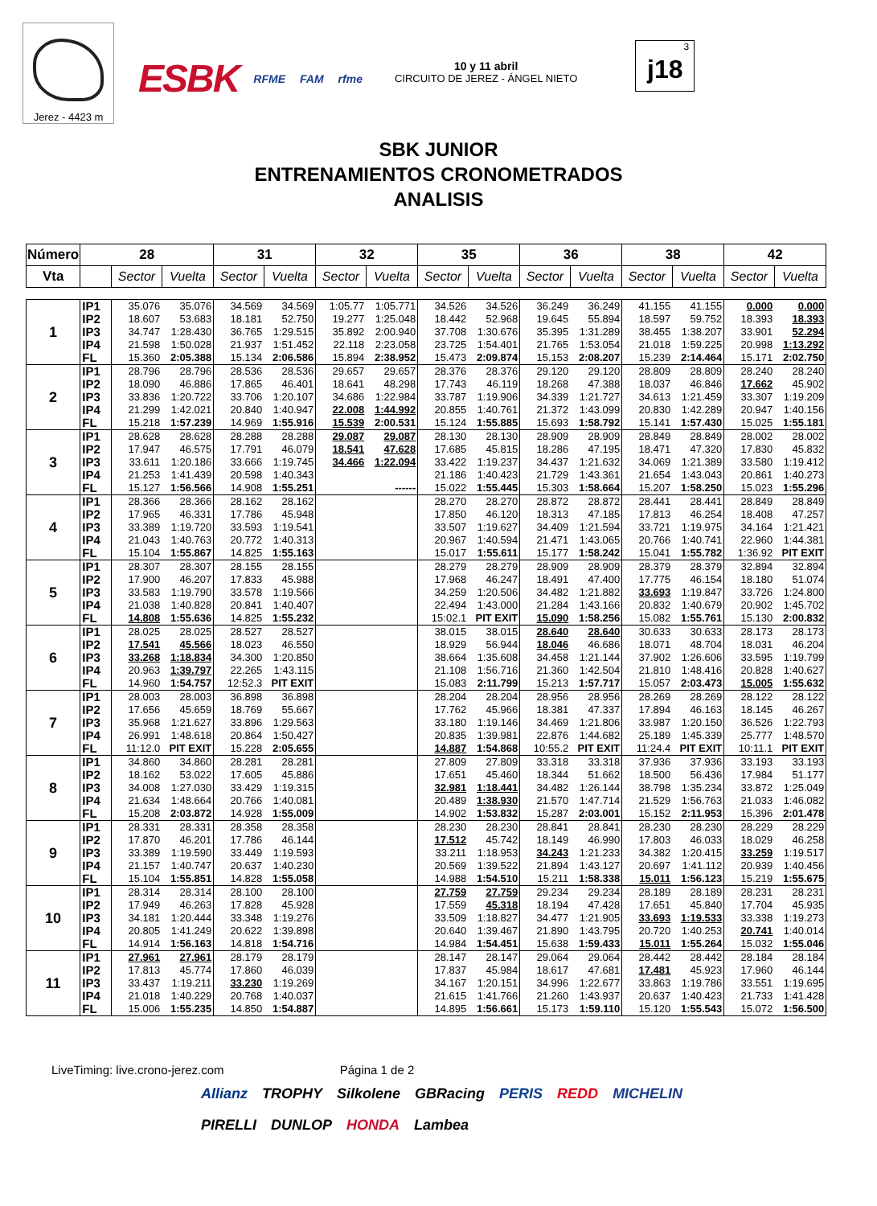Jerez - 4423 m
ESBK RFME FAM rfme
10 y 11 abril
CIRCUITO DE JEREZ - ÁNGEL NIETO
3 j18
SBK JUNIOR
ENTRENAMIENTOS CRONOMETRADOS
ANALISIS
| Número | 28 | | | 31 | | 32 | | 35 | | 36 | | 38 | | 42 | |
| --- | --- | --- | --- | --- | --- | --- | --- | --- | --- | --- | --- | --- | --- | --- | --- |
| Vta | | Sector | Vuelta | Sector | Vuelta | Sector | Vuelta | Sector | Vuelta | Sector | Vuelta | Sector | Vuelta | Sector | Vuelta |
| 1 | IP1 | 35.076 | 35.076 | 34.569 | 34.569 | 1:05.77 | 1:05.771 | 34.526 | 34.526 | 36.249 | 36.249 | 41.155 | 41.155 | 0.000 | 0.000 |
| | IP2 | 18.607 | 53.683 | 18.181 | 52.750 | 19.277 | 1:25.048 | 18.442 | 52.968 | 19.645 | 55.894 | 18.597 | 59.752 | 18.393 | 18.393 |
| | IP3 | 34.747 | 1:28.430 | 36.765 | 1:29.515 | 35.892 | 2:00.940 | 37.708 | 1:30.676 | 35.395 | 1:31.289 | 38.455 | 1:38.207 | 33.901 | 52.294 |
| | IP4 | 21.598 | 1:50.028 | 21.937 | 1:51.452 | 22.118 | 2:23.058 | 23.725 | 1:54.401 | 21.765 | 1:53.054 | 21.018 | 1:59.225 | 20.998 | 1:13.292 |
| | FL | 15.360 | 2:05.388 | 15.134 | 2:06.586 | 15.894 | 2:38.952 | 15.473 | 2:09.874 | 15.153 | 2:08.207 | 15.239 | 2:14.464 | 15.171 | 2:02.750 |
| 2 | IP1 | 28.796 | 28.796 | 28.536 | 28.536 | 29.657 | 29.657 | 28.376 | 28.376 | 29.120 | 29.120 | 28.809 | 28.809 | 28.240 | 28.240 |
| | IP2 | 18.090 | 46.886 | 17.865 | 46.401 | 18.641 | 48.298 | 17.743 | 46.119 | 18.268 | 47.388 | 18.037 | 46.846 | 17.662 | 45.902 |
| | IP3 | 33.836 | 1:20.722 | 33.706 | 1:20.107 | 34.686 | 1:22.984 | 33.787 | 1:19.906 | 34.339 | 1:21.727 | 34.613 | 1:21.459 | 33.307 | 1:19.209 |
| | IP4 | 21.299 | 1:42.021 | 20.840 | 1:40.947 | 22.008 | 1:44.992 | 20.855 | 1:40.761 | 21.372 | 1:43.099 | 20.830 | 1:42.289 | 20.947 | 1:40.156 |
| | FL | 15.218 | 1:57.239 | 14.969 | 1:55.916 | 15.539 | 2:00.531 | 15.124 | 1:55.885 | 15.693 | 1:58.792 | 15.141 | 1:57.430 | 15.025 | 1:55.181 |
| 3 | IP1 | 28.628 | 28.628 | 28.288 | 28.288 | 29.087 | 29.087 | 28.130 | 28.130 | 28.909 | 28.909 | 28.849 | 28.849 | 28.002 | 28.002 |
| | IP2 | 17.947 | 46.575 | 17.791 | 46.079 | 18.541 | 47.628 | 17.685 | 45.815 | 18.286 | 47.195 | 18.471 | 47.320 | 17.830 | 45.832 |
| | IP3 | 33.611 | 1:20.186 | 33.666 | 1:19.745 | 34.466 | 1:22.094 | 33.422 | 1:19.237 | 34.437 | 1:21.632 | 34.069 | 1:21.389 | 33.580 | 1:19.412 |
| | IP4 | 21.253 | 1:41.439 | 20.598 | 1:40.343 | | | 21.186 | 1:40.423 | 21.729 | 1:43.361 | 21.654 | 1:43.043 | 20.861 | 1:40.273 |
| | FL | 15.127 | 1:56.566 | 14.908 | 1:55.251 | | ------ | 15.022 | 1:55.445 | 15.303 | 1:58.664 | 15.207 | 1:58.250 | 15.023 | 1:55.296 |
| 4 | IP1 | 28.366 | 28.366 | 28.162 | 28.162 | | | 28.270 | 28.270 | 28.872 | 28.872 | 28.441 | 28.441 | 28.849 | 28.849 |
| | IP2 | 17.965 | 46.331 | 17.786 | 45.948 | | | 17.850 | 46.120 | 18.313 | 47.185 | 17.813 | 46.254 | 18.408 | 47.257 |
| | IP3 | 33.389 | 1:19.720 | 33.593 | 1:19.541 | | | 33.507 | 1:19.627 | 34.409 | 1:21.594 | 33.721 | 1:19.975 | 34.164 | 1:21.421 |
| | IP4 | 21.043 | 1:40.763 | 20.772 | 1:40.313 | | | 20.967 | 1:40.594 | 21.471 | 1:43.065 | 20.766 | 1:40.741 | 22.960 | 1:44.381 |
| | FL | 15.104 | 1:55.867 | 14.825 | 1:55.163 | | | 15.017 | 1:55.611 | 15.177 | 1:58.242 | 15.041 | 1:55.782 | 1:36.92 | PIT EXIT |
| 5 | IP1 | 28.307 | 28.307 | 28.155 | 28.155 | | | 28.279 | 28.279 | 28.909 | 28.909 | 28.379 | 28.379 | 32.894 | 32.894 |
| | IP2 | 17.900 | 46.207 | 17.833 | 45.988 | | | 17.968 | 46.247 | 18.491 | 47.400 | 17.775 | 46.154 | 18.180 | 51.074 |
| | IP3 | 33.583 | 1:19.790 | 33.578 | 1:19.566 | | | 34.259 | 1:20.506 | 34.482 | 1:21.882 | 33.693 | 1:19.847 | 33.726 | 1:24.800 |
| | IP4 | 21.038 | 1:40.828 | 20.841 | 1:40.407 | | | 22.494 | 1:43.000 | 21.284 | 1:43.166 | 20.832 | 1:40.679 | 20.902 | 1:45.702 |
| | FL | 14.808 | 1:55.636 | 14.825 | 1:55.232 | | | 15:02.1 | PIT EXIT | 15.090 | 1:58.256 | 15.082 | 1:55.761 | 15.130 | 2:00.832 |
| 6 | IP1 | 28.025 | 28.025 | 28.527 | 28.527 | | | 38.015 | 38.015 | 28.640 | 28.640 | 30.633 | 30.633 | 28.173 | 28.173 |
| | IP2 | 17.541 | 45.566 | 18.023 | 46.550 | | | 18.929 | 56.944 | 18.046 | 46.686 | 18.071 | 48.704 | 18.031 | 46.204 |
| | IP3 | 33.268 | 1:18.834 | 34.300 | 1:20.850 | | | 38.664 | 1:35.608 | 34.458 | 1:21.144 | 37.902 | 1:26.606 | 33.595 | 1:19.799 |
| | IP4 | 20.963 | 1:39.797 | 22.265 | 1:43.115 | | | 21.108 | 1:56.716 | 21.360 | 1:42.504 | 21.810 | 1:48.416 | 20.828 | 1:40.627 |
| | FL | 14.960 | 1:54.757 | 12:52.3 | PIT EXIT | | | 15.083 | 2:11.799 | 15.213 | 1:57.717 | 15.057 | 2:03.473 | 15.005 | 1:55.632 |
| 7 | IP1 | 28.003 | 28.003 | 36.898 | 36.898 | | | 28.204 | 28.204 | 28.956 | 28.956 | 28.269 | 28.269 | 28.122 | 28.122 |
| | IP2 | 17.656 | 45.659 | 18.769 | 55.667 | | | 17.762 | 45.966 | 18.381 | 47.337 | 17.894 | 46.163 | 18.145 | 46.267 |
| | IP3 | 35.968 | 1:21.627 | 33.896 | 1:29.563 | | | 33.180 | 1:19.146 | 34.469 | 1:21.806 | 33.987 | 1:20.150 | 36.526 | 1:22.793 |
| | IP4 | 26.991 | 1:48.618 | 20.864 | 1:50.427 | | | 20.835 | 1:39.981 | 22.876 | 1:44.682 | 25.189 | 1:45.339 | 25.777 | 1:48.570 |
| | FL | 11:12.0 | PIT EXIT | 15.228 | 2:05.655 | | | 14.887 | 1:54.868 | 10:55.2 | PIT EXIT | 11:24.4 | PIT EXIT | 10:11.1 | PIT EXIT |
| 8 | IP1 | 34.860 | 34.860 | 28.281 | 28.281 | | | 27.809 | 27.809 | 33.318 | 33.318 | 37.936 | 37.936 | 33.193 | 33.193 |
| | IP2 | 18.162 | 53.022 | 17.605 | 45.886 | | | 17.651 | 45.460 | 18.344 | 51.662 | 18.500 | 56.436 | 17.984 | 51.177 |
| | IP3 | 34.008 | 1:27.030 | 33.429 | 1:19.315 | | | 32.981 | 1:18.441 | 34.482 | 1:26.144 | 38.798 | 1:35.234 | 33.872 | 1:25.049 |
| | IP4 | 21.634 | 1:48.664 | 20.766 | 1:40.081 | | | 20.489 | 1:38.930 | 21.570 | 1:47.714 | 21.529 | 1:56.763 | 21.033 | 1:46.082 |
| | FL | 15.208 | 2:03.872 | 14.928 | 1:55.009 | | | 14.902 | 1:53.832 | 15.287 | 2:03.001 | 15.152 | 2:11.953 | 15.396 | 2:01.478 |
| 9 | IP1 | 28.331 | 28.331 | 28.358 | 28.358 | | | 28.230 | 28.230 | 28.841 | 28.841 | 28.230 | 28.230 | 28.229 | 28.229 |
| | IP2 | 17.870 | 46.201 | 17.786 | 46.144 | | | 17.512 | 45.742 | 18.149 | 46.990 | 17.803 | 46.033 | 18.029 | 46.258 |
| | IP3 | 33.389 | 1:19.590 | 33.449 | 1:19.593 | | | 33.211 | 1:18.953 | 34.243 | 1:21.233 | 34.382 | 1:20.415 | 33.259 | 1:19.517 |
| | IP4 | 21.157 | 1:40.747 | 20.637 | 1:40.230 | | | 20.569 | 1:39.522 | 21.894 | 1:43.127 | 20.697 | 1:41.112 | 20.939 | 1:40.456 |
| | FL | 15.104 | 1:55.851 | 14.828 | 1:55.058 | | | 14.988 | 1:54.510 | 15.211 | 1:58.338 | 15.011 | 1:56.123 | 15.219 | 1:55.675 |
| 10 | IP1 | 28.314 | 28.314 | 28.100 | 28.100 | | | 27.759 | 27.759 | 29.234 | 29.234 | 28.189 | 28.189 | 28.231 | 28.231 |
| | IP2 | 17.949 | 46.263 | 17.828 | 45.928 | | | 17.559 | 45.318 | 18.194 | 47.428 | 17.651 | 45.840 | 17.704 | 45.935 |
| | IP3 | 34.181 | 1:20.444 | 33.348 | 1:19.276 | | | 33.509 | 1:18.827 | 34.477 | 1:21.905 | 33.693 | 1:19.533 | 33.338 | 1:19.273 |
| | IP4 | 20.805 | 1:41.249 | 20.622 | 1:39.898 | | | 20.640 | 1:39.467 | 21.890 | 1:43.795 | 20.720 | 1:40.253 | 20.741 | 1:40.014 |
| | FL | 14.914 | 1:56.163 | 14.818 | 1:54.716 | | | 14.984 | 1:54.451 | 15.638 | 1:59.433 | 15.011 | 1:55.264 | 15.032 | 1:55.046 |
| 11 | IP1 | 27.961 | 27.961 | 28.179 | 28.179 | | | 28.147 | 28.147 | 29.064 | 29.064 | 28.442 | 28.442 | 28.184 | 28.184 |
| | IP2 | 17.813 | 45.774 | 17.860 | 46.039 | | | 17.837 | 45.984 | 18.617 | 47.681 | 17.481 | 45.923 | 17.960 | 46.144 |
| | IP3 | 33.437 | 1:19.211 | 33.230 | 1:19.269 | | | 34.167 | 1:20.151 | 34.996 | 1:22.677 | 33.863 | 1:19.786 | 33.551 | 1:19.695 |
| | IP4 | 21.018 | 1:40.229 | 20.768 | 1:40.037 | | | 21.615 | 1:41.766 | 21.260 | 1:43.937 | 20.637 | 1:40.423 | 21.733 | 1:41.428 |
| | FL | 15.006 | 1:55.235 | 14.850 | 1:54.887 | | | 14.895 | 1:56.661 | 15.173 | 1:59.110 | 15.120 | 1:55.543 | 15.072 | 1:56.500 |
LiveTiming: live.crono-jerez.com Página 1 de 2
Allianz TROPHY Silkolene GBRacing PERIS REDD MICHELIN PIRELLI DUNLOP HONDA Lambea